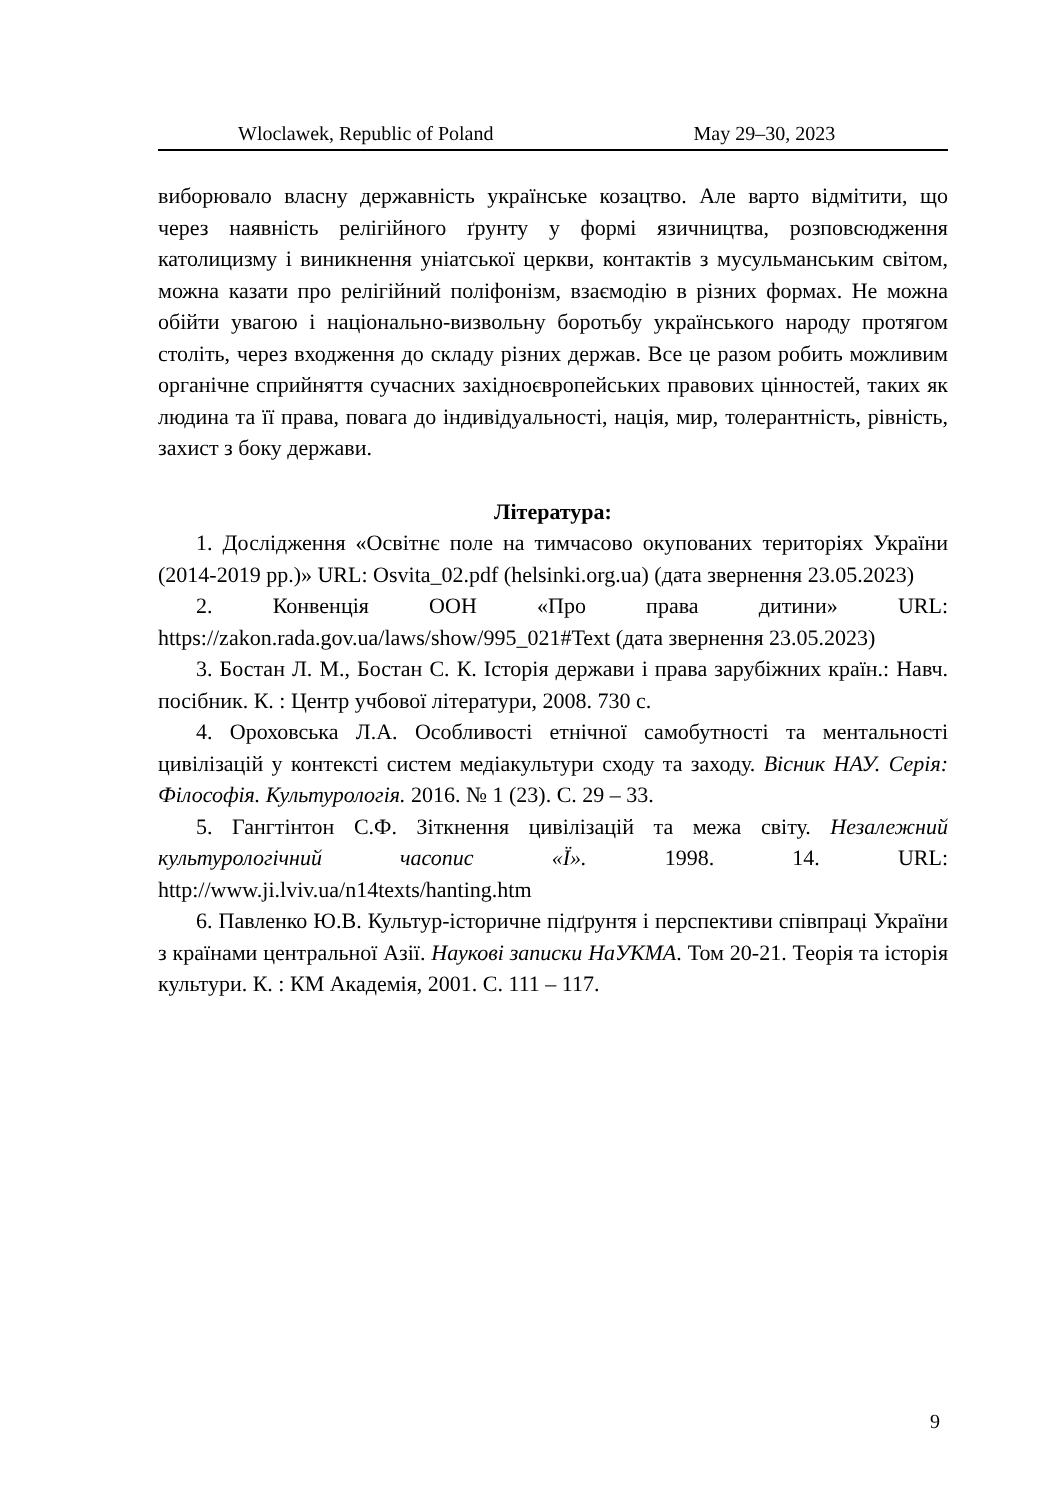Wloclawek, Republic of Poland May 29–30, 2023
виборювало власну державність українське козацтво. Але варто відмітити, що через наявність релігійного ґрунту у формі язичництва, розповсюдження католицизму і виникнення уніатської церкви, контактів з мусульманським світом, можна казати про релігійний поліфонізм, взаємодію в різних формах. Не можна обійти увагою і національно-визвольну боротьбу українського народу протягом століть, через входження до складу різних держав. Все це разом робить можливим органічне сприйняття сучасних західноєвропейських правових цінностей, таких як людина та її права, повага до індивідуальності, нація, мир, толерантність, рівність, захист з боку держави.
Література:
1. Дослідження «Освітнє поле на тимчасово окупованих територіях України (2014-2019 рр.)» URL: Osvita_02.pdf (helsinki.org.ua) (дата звернення 23.05.2023)
2. Конвенція ООН «Про права дитини» URL: https://zakon.rada.gov.ua/laws/show/995_021#Text (дата звернення 23.05.2023)
3. Бостан Л. М., Бостан С. К. Історія держави і права зарубіжних країн.: Навч. посібник. К. : Центр учбової літератури, 2008. 730 с.
4. Ороховська Л.А. Особливості етнічної самобутності та ментальності цивілізацій у контексті систем медіакультури сходу та заходу. Вісник НАУ. Серія: Філософія. Культурологія. 2016. № 1 (23). С. 29 – 33.
5. Гангтінтон С.Ф. Зіткнення цивілізацій та межа світу. Незалежний культурологічний часопис «Ї». 1998. 14. URL: http://www.ji.lviv.ua/n14texts/hanting.htm
6. Павленко Ю.В. Культур-історичне підґрунтя і перспективи співпраці України з країнами центральної Азії. Наукові записки НаУКМА. Том 20-21. Теорія та історія культури. К. : КМ Академія, 2001. С. 111 – 117.
9